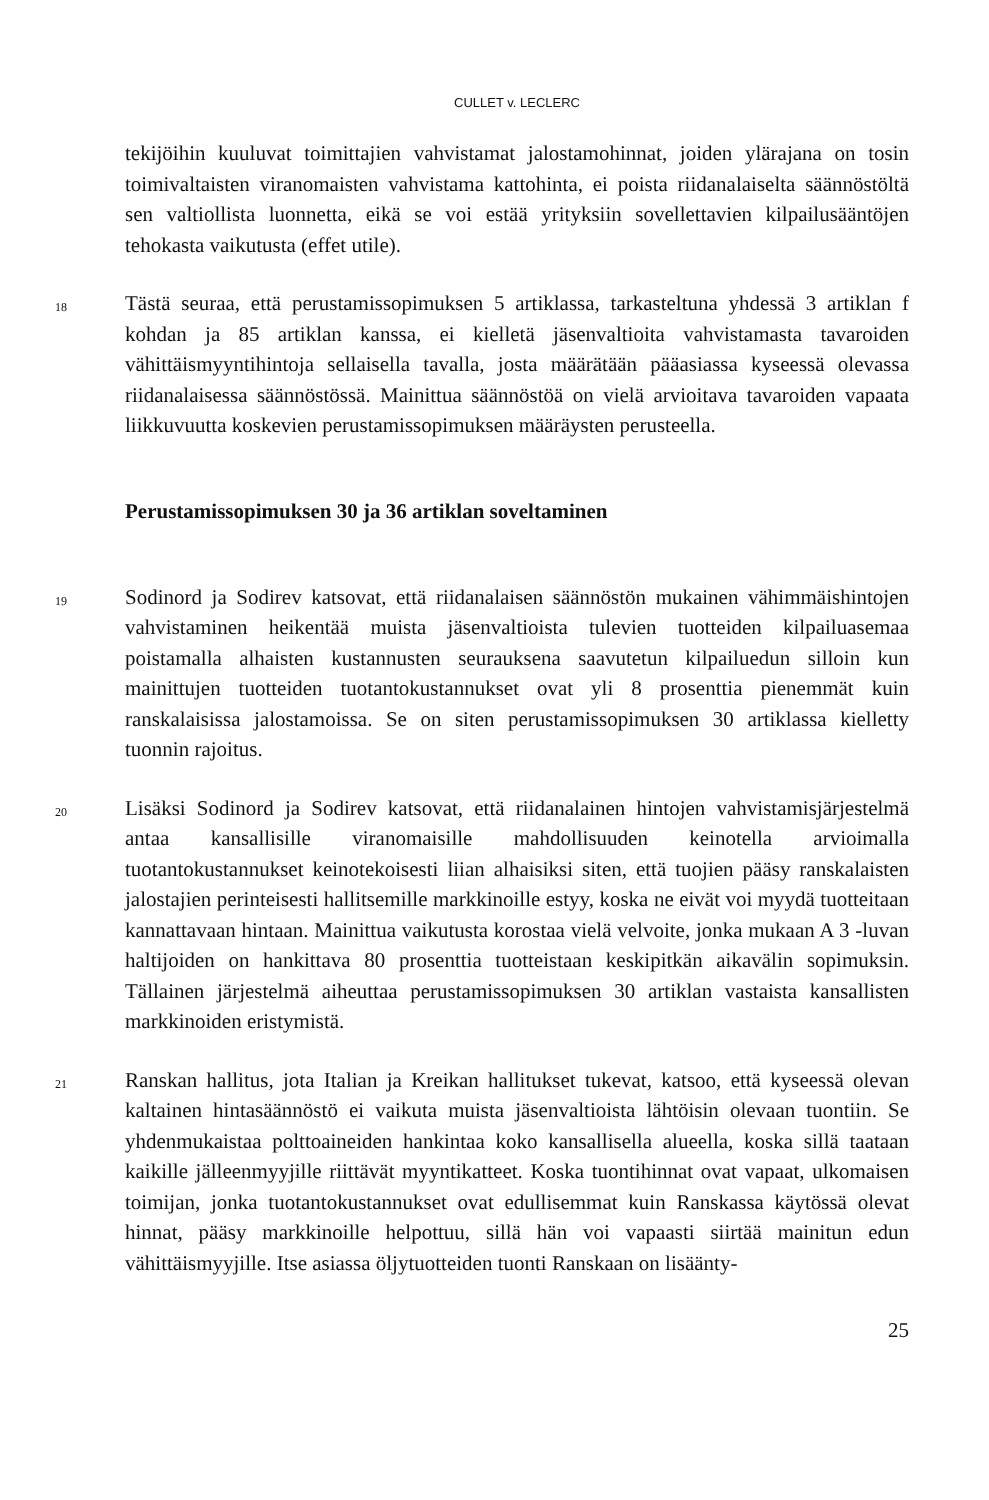CULLET v. LECLERC
tekijöihin kuuluvat toimittajien vahvistamat jalostamohinnat, joiden ylärajana on tosin toimivaltaisten viranomaisten vahvistama kattohinta, ei poista riidanalaiselta säännöstöltä sen valtiollista luonnetta, eikä se voi estää yrityksiin sovellettavien kilpailusääntöjen tehokasta vaikutusta (effet utile).
18
Tästä seuraa, että perustamissopimuksen 5 artiklassa, tarkasteltuna yhdessä 3 artiklan f kohdan ja 85 artiklan kanssa, ei kielletä jäsenvaltioita vahvistamasta tavaroiden vähittäismyyntihintoja sellaisella tavalla, josta määrätään pääasiassa kyseessä olevassa riidanalaisessa säännöstössä. Mainittua säännöstöä on vielä arvioitava tavaroiden vapaata liikkuvuutta koskevien perustamissopimuksen määräysten perusteella.
Perustamissopimuksen 30 ja 36 artiklan soveltaminen
19
Sodinord ja Sodirev katsovat, että riidanalaisen säännöstön mukainen vähimmäishintojen vahvistaminen heikentää muista jäsenvaltioista tulevien tuotteiden kilpailuasemaa poistamalla alhaisten kustannusten seurauksena saavutetun kilpailuedun silloin kun mainittujen tuotteiden tuotantokustannukset ovat yli 8 prosenttia pienemmät kuin ranskalaisissa jalostamoissa. Se on siten perustamissopimuksen 30 artiklassa kielletty tuonnin rajoitus.
20
Lisäksi Sodinord ja Sodirev katsovat, että riidanalainen hintojen vahvistamisjärjestelmä antaa kansallisille viranomaisille mahdollisuuden keinotella arvioimalla tuotantokustannukset keinotekoisesti liian alhaisiksi siten, että tuojien pääsy ranskalaisten jalostajien perinteisesti hallitsemille markkinoille estyy, koska ne eivät voi myydä tuotteitaan kannattavaan hintaan. Mainittua vaikutusta korostaa vielä velvoite, jonka mukaan A 3 -luvan haltijoiden on hankittava 80 prosenttia tuotteistaan keskipitkän aikavälin sopimuksin. Tällainen järjestelmä aiheuttaa perustamissopimuksen 30 artiklan vastaista kansallisten markkinoiden eristymistä.
21
Ranskan hallitus, jota Italian ja Kreikan hallitukset tukevat, katsoo, että kyseessä olevan kaltainen hintasäännöstö ei vaikuta muista jäsenvaltioista lähtöisin olevaan tuontiin. Se yhdenmukaistaa polttoaineiden hankintaa koko kansallisella alueella, koska sillä taataan kaikille jälleenmyyjille riittävät myyntikatteet. Koska tuontihinnat ovat vapaat, ulkomaisen toimijan, jonka tuotantokustannukset ovat edullisemmat kuin Ranskassa käytössä olevat hinnat, pääsy markkinoille helpottuu, sillä hän voi vapaasti siirtää mainitun edun vähittäismyyjille. Itse asiassa öljytuotteiden tuonti Ranskaan on lisäänty-
25